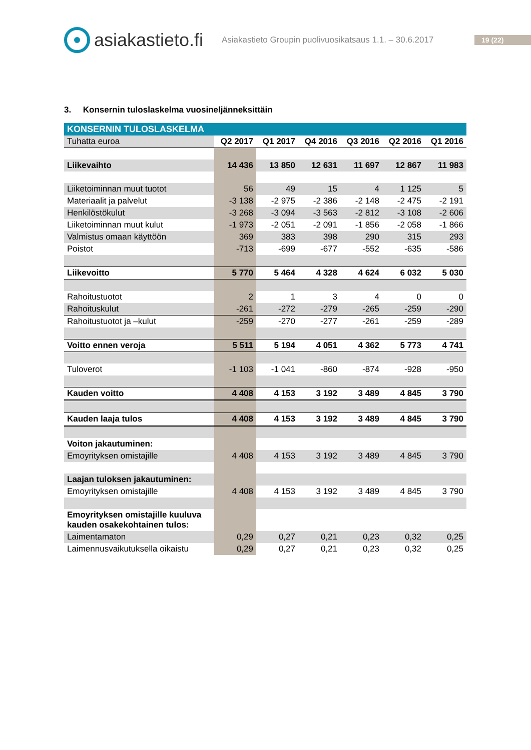asiakastieto.fi
Asiakastieto Groupin puolivuosikatsaus 1.1. – 30.6.2017
19 (22)
3. Konsernin tuloslaskelma vuosineljänneksittäin
| KONSERNIN TULOSLASKELMA | | | | | | |
| Tuhatta euroa | Q2 2017 | Q1 2017 | Q4 2016 | Q3 2016 | Q2 2016 | Q1 2016 |
| Liikevaihto | 14 436 | 13 850 | 12 631 | 11 697 | 12 867 | 11 983 |
| Liiketoiminnan muut tuotot | 56 | 49 | 15 | 4 | 1 125 | 5 |
| Materiaalit ja palvelut | -3 138 | -2 975 | -2 386 | -2 148 | -2 475 | -2 191 |
| Henkilöstökulut | -3 268 | -3 094 | -3 563 | -2 812 | -3 108 | -2 606 |
| Liiketoiminnan muut kulut | -1 973 | -2 051 | -2 091 | -1 856 | -2 058 | -1 866 |
| Valmistus omaan käyttöön | 369 | 383 | 398 | 290 | 315 | 293 |
| Poistot | -713 | -699 | -677 | -552 | -635 | -586 |
| Liikevoitto | 5 770 | 5 464 | 4 328 | 4 624 | 6 032 | 5 030 |
| Rahoitustuotot | 2 | 1 | 3 | 4 | 0 | 0 |
| Rahoituskulut | -261 | -272 | -279 | -265 | -259 | -290 |
| Rahoitustuotot ja –kulut | -259 | -270 | -277 | -261 | -259 | -289 |
| Voitto ennen veroja | 5 511 | 5 194 | 4 051 | 4 362 | 5 773 | 4 741 |
| Tuloverot | -1 103 | -1 041 | -860 | -874 | -928 | -950 |
| Kauden voitto | 4 408 | 4 153 | 3 192 | 3 489 | 4 845 | 3 790 |
| Kauden laaja tulos | 4 408 | 4 153 | 3 192 | 3 489 | 4 845 | 3 790 |
| Voiton jakautuminen: | | | | | | |
| Emoyrityksen omistajille | 4 408 | 4 153 | 3 192 | 3 489 | 4 845 | 3 790 |
| Laajan tuloksen jakautuminen: | | | | | | |
| Emoyrityksen omistajille | 4 408 | 4 153 | 3 192 | 3 489 | 4 845 | 3 790 |
| Emoyrityksen omistajille kuuluva kauden osakekohtainen tulos: | | | | | | |
| Laimentamaton | 0,29 | 0,27 | 0,21 | 0,23 | 0,32 | 0,25 |
| Laimennusvaikutuksella oikaistu | 0,29 | 0,27 | 0,21 | 0,23 | 0,32 | 0,25 |